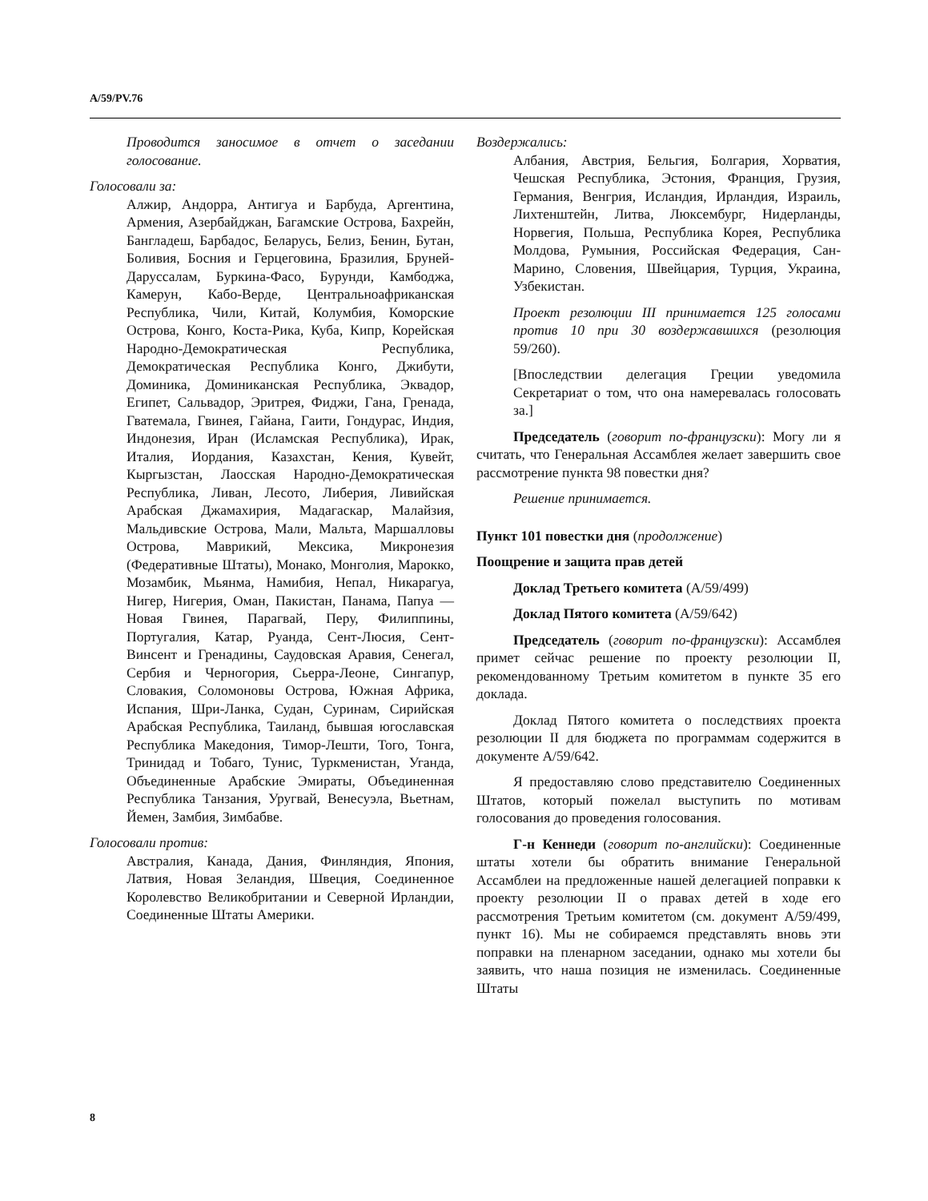A/59/PV.76
Проводится заносимое в отчет о заседании голосование.
Голосовали за:
Алжир, Андорра, Антигуа и Барбуда, Аргентина, Армения, Азербайджан, Багамские Острова, Бахрейн, Бангладеш, Барбадос, Беларусь, Белиз, Бенин, Бутан, Боливия, Босния и Герцеговина, Бразилия, Бруней-Даруссалам, Буркина-Фасо, Бурунди, Камбоджа, Камерун, Кабо-Верде, Центральноафриканская Республика, Чили, Китай, Колумбия, Коморские Острова, Конго, Коста-Рика, Куба, Кипр, Корейская Народно-Демократическая Республика, Демократическая Республика Конго, Джибути, Доминика, Доминиканская Республика, Эквадор, Египет, Сальвадор, Эритрея, Фиджи, Гана, Гренада, Гватемала, Гвинея, Гайана, Гаити, Гондурас, Индия, Индонезия, Иран (Исламская Республика), Ирак, Италия, Иордания, Казахстан, Кения, Кувейт, Кыргызстан, Лаосская Народно-Демократическая Республика, Ливан, Лесото, Либерия, Ливийская Арабская Джамахирия, Мадагаскар, Малайзия, Мальдивские Острова, Мали, Мальта, Маршалловы Острова, Маврикий, Мексика, Микронезия (Федеративные Штаты), Монако, Монголия, Марокко, Мозамбик, Мьянма, Намибия, Непал, Никарагуа, Нигер, Нигерия, Оман, Пакистан, Панама, Папуа — Новая Гвинея, Парагвай, Перу, Филиппины, Португалия, Катар, Руанда, Сент-Люсия, Сент-Винсент и Гренадины, Саудовская Аравия, Сенегал, Сербия и Черногория, Сьерра-Леоне, Сингапур, Словакия, Соломоновы Острова, Южная Африка, Испания, Шри-Ланка, Судан, Суринам, Сирийская Арабская Республика, Таиланд, бывшая югославская Республика Македония, Тимор-Лешти, Того, Тонга, Тринидад и Тобаго, Тунис, Туркменистан, Уганда, Объединенные Арабские Эмираты, Объединенная Республика Танзания, Уругвай, Венесуэла, Вьетнам, Йемен, Замбия, Зимбабве.
Голосовали против:
Австралия, Канада, Дания, Финляндия, Япония, Латвия, Новая Зеландия, Швеция, Соединенное Королевство Великобритании и Северной Ирландии, Соединенные Штаты Америки.
Воздержались:
Албания, Австрия, Бельгия, Болгария, Хорватия, Чешская Республика, Эстония, Франция, Грузия, Германия, Венгрия, Исландия, Ирландия, Израиль, Лихтенштейн, Литва, Люксембург, Нидерланды, Норвегия, Польша, Республика Корея, Республика Молдова, Румыния, Российская Федерация, Сан-Марино, Словения, Швейцария, Турция, Украина, Узбекистан.
Проект резолюции III принимается 125 голосами против 10 при 30 воздержавшихся (резолюция 59/260).
[Впоследствии делегация Греции уведомила Секретариат о том, что она намеревалась голосовать за.]
Председатель (говорит по-французски): Могу ли я считать, что Генеральная Ассамблея желает завершить свое рассмотрение пункта 98 повестки дня?
Решение принимается.
Пункт 101 повестки дня (продолжение)
Поощрение и защита прав детей
Доклад Третьего комитета (A/59/499)
Доклад Пятого комитета (A/59/642)
Председатель (говорит по-французски): Ассамблея примет сейчас решение по проекту резолюции II, рекомендованному Третьим комитетом в пункте 35 его доклада.
Доклад Пятого комитета о последствиях проекта резолюции II для бюджета по программам содержится в документе A/59/642.
Я предоставляю слово представителю Соединенных Штатов, который пожелал выступить по мотивам голосования до проведения голосования.
Г-н Кеннеди (говорит по-английски): Соединенные штаты хотели бы обратить внимание Генеральной Ассамблеи на предложенные нашей делегацией поправки к проекту резолюции II о правах детей в ходе его рассмотрения Третьим комитетом (см. документ A/59/499, пункт 16). Мы не собираемся представлять вновь эти поправки на пленарном заседании, однако мы хотели бы заявить, что наша позиция не изменилась. Соединенные Штаты
8